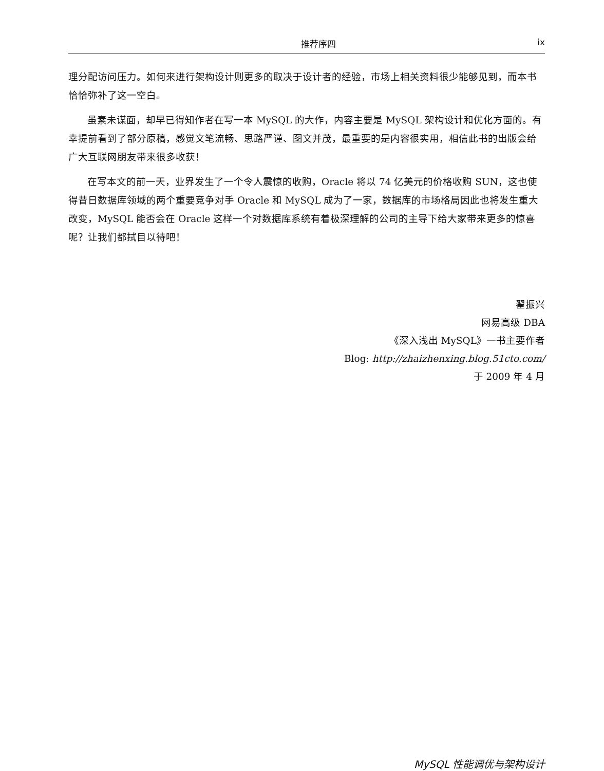推荐序四 ix
理分配访问压力。如何来进行架构设计则更多的取决于设计者的经验，市场上相关资料很少能够见到，而本书恰恰弥补了这一空白。
虽素未谋面，却早已得知作者在写一本 MySQL 的大作，内容主要是 MySQL 架构设计和优化方面的。有幸提前看到了部分原稿，感觉文笔流畅、思路严谨、图文并茂，最重要的是内容很实用，相信此书的出版会给广大互联网朋友带来很多收获！
在写本文的前一天，业界发生了一个令人震惊的收购，Oracle 将以 74 亿美元的价格收购 SUN，这也使得昔日数据库领域的两个重要竞争对手 Oracle 和 MySQL 成为了一家，数据库的市场格局因此也将发生重大改变，MySQL 能否会在 Oracle 这样一个对数据库系统有着极深理解的公司的主导下给大家带来更多的惊喜呢？让我们都拭目以待吧！
翟振兴
网易高级 DBA
《深入浅出 MySQL》一书主要作者
Blog: http://zhaizhenxing.blog.51cto.com/
于 2009 年 4 月
MySQL 性能调优与架构设计